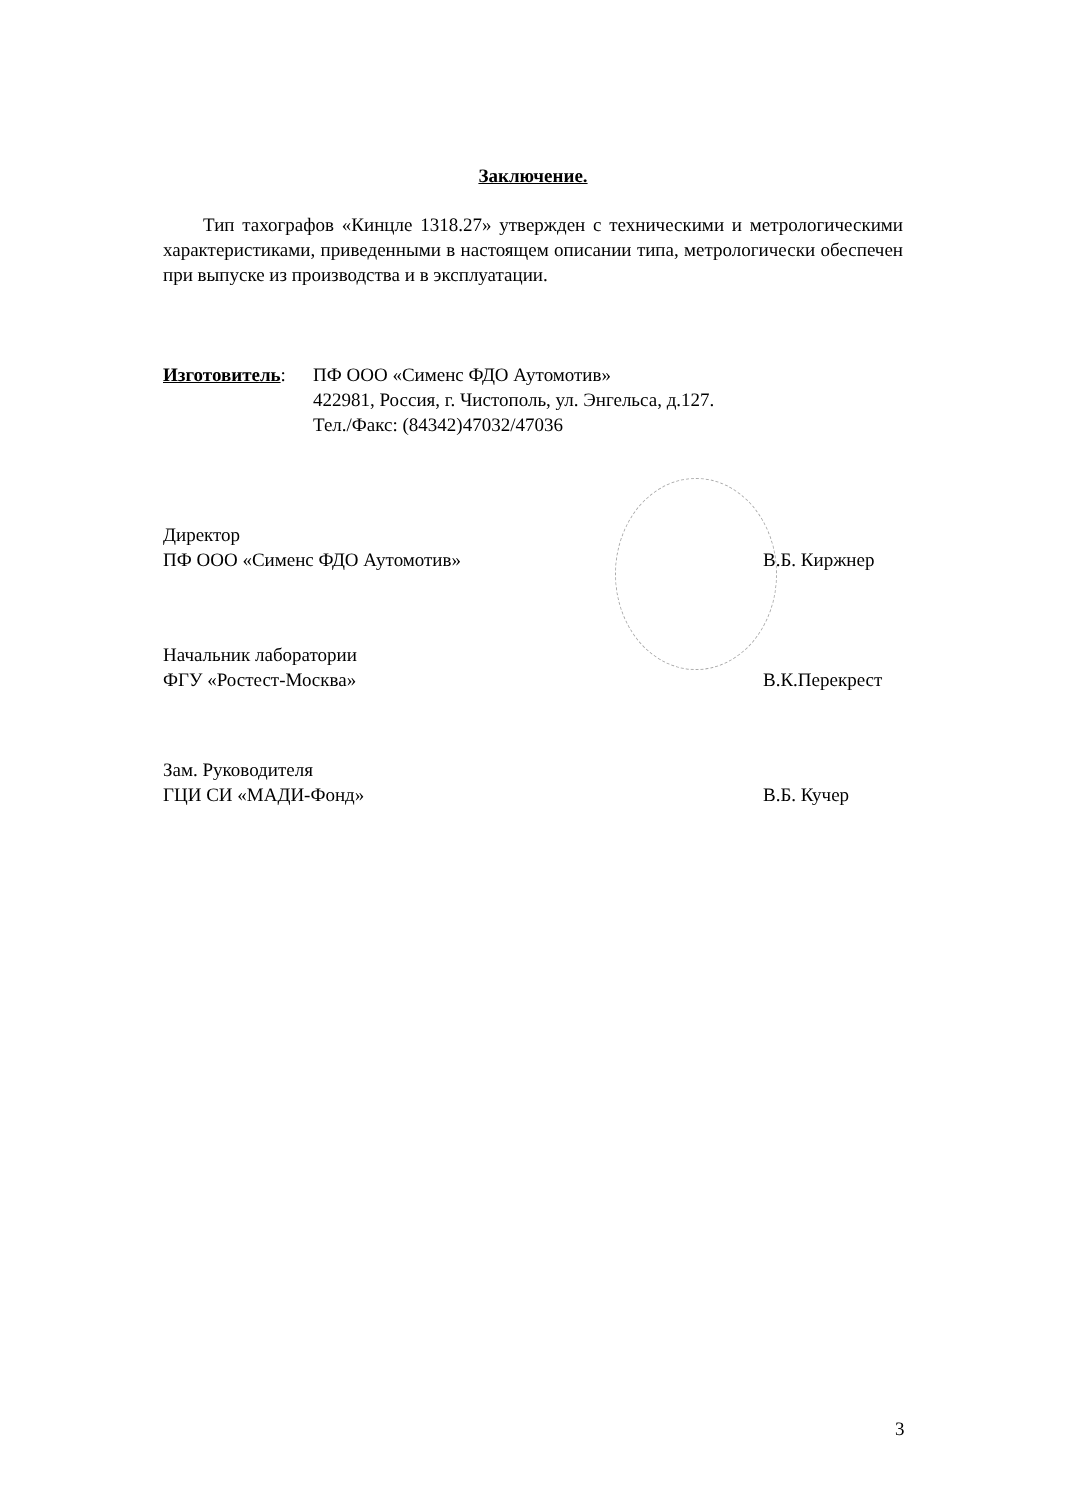Заключение.
Тип тахографов «Кинцле 1318.27» утвержден с техническими и метрологическими характеристиками, приведенными в настоящем описании типа, метрологически обеспечен при выпуске из производства и в эксплуатации.
Изготовитель: ПФ ООО «Сименс ФДО Аутомотив»
422981, Россия, г. Чистополь, ул. Энгельса, д.127.
Тел./Факс: (84342)47032/47036
Директор
ПФ ООО «Сименс ФДО Аутомотив»
В.Б. Киржнер
Начальник лаборатории
ФГУ «Ростест-Москва»
В.К.Перекрест
Зам. Руководителя
ГЦИ СИ «МАДИ-Фонд»
В.Б. Кучер
3